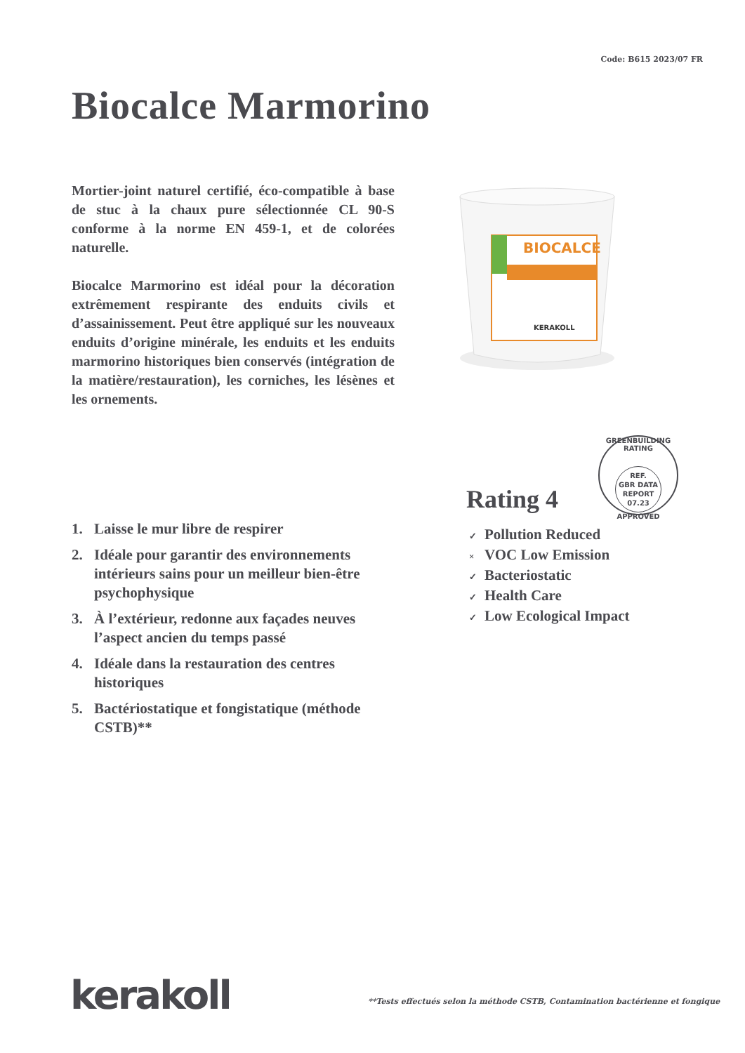Code: B615 2023/07 FR
Biocalce Marmorino
Mortier-joint naturel certifié, éco-compatible à base de stuc à la chaux pure sélectionnée CL 90-S conforme à la norme EN 459-1, et de colorées naturelle.
Biocalce Marmorino est idéal pour la décoration extrêmement respirante des enduits civils et d’assainissement. Peut être appliqué sur les nouveaux enduits d’origine minérale, les enduits et les enduits marmorino historiques bien conservés (intégration de la matière/restauration), les corniches, les lésènes et les ornements.
BIOCALCE
KERAKOLL
1. Laisse le mur libre de respirer
2. Idéale pour garantir des environnements intérieurs sains pour un meilleur bien-être psychophysique
3. À l’extérieur, redonne aux façades neuves l’aspect ancien du temps passé
4. Idéale dans la restauration des centres historiques
5. Bactériostatique et fongistatique (méthode CSTB)**
GREENBUILDING RATING
REF.
GBR DATA
REPORT
07.23
APPROVED
Rating 4
✓ Pollution Reduced
× VOC Low Emission
✓ Bacteriostatic
✓ Health Care
✓ Low Ecological Impact
kerakoll
**Tests effectués selon la méthode CSTB, Contamination bactérienne et fongique